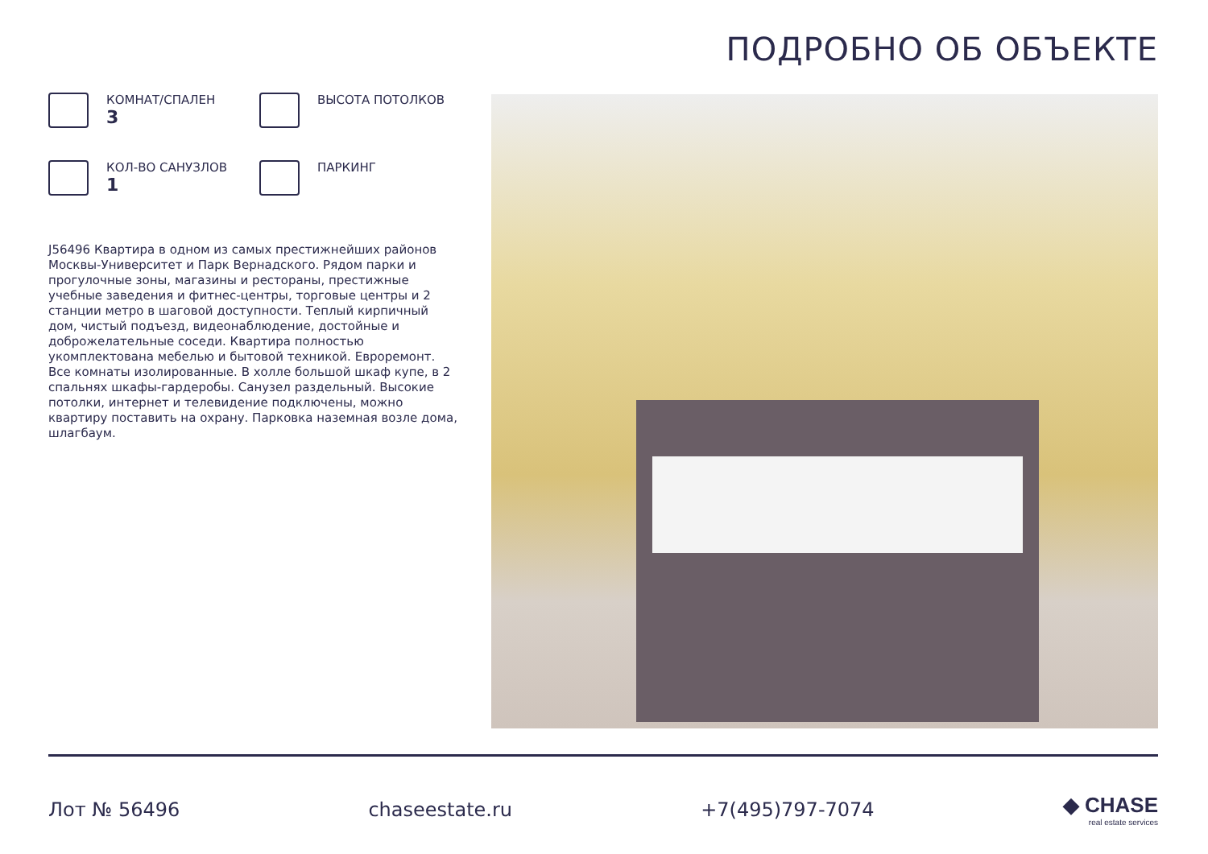ПОДРОБНО ОБ ОБЪЕКТЕ
КОМНАТ/СПАЛЕН
3
ВЫСОТА ПОТОЛКОВ
КОЛ-ВО САНУЗЛОВ
1
ПАРКИНГ
J56496 Квартира в одном из самых престижнейших районов Москвы-Университет и Парк Вернадского. Рядом парки и прогулочные зоны, магазины и рестораны, престижные учебные заведения и фитнес-центры, торговые центры и 2 станции метро в шаговой доступности. Теплый кирпичный дом, чистый подъезд, видеонаблюдение, достойные и доброжелательные соседи. Квартира полностью укомплектована мебелью и бытовой техникой. Евроремонт. Все комнаты изолированные. В холле большой шкаф купе, в 2 спальнях шкафы-гардеробы. Санузел раздельный. Высокие потолки, интернет и телевидение подключены, можно квартиру поставить на охрану. Парковка наземная возле дома, шлагбаум.
Лот № 56496 chaseestate.ru +7(495)797-7074
◆ CHASE
real estate services